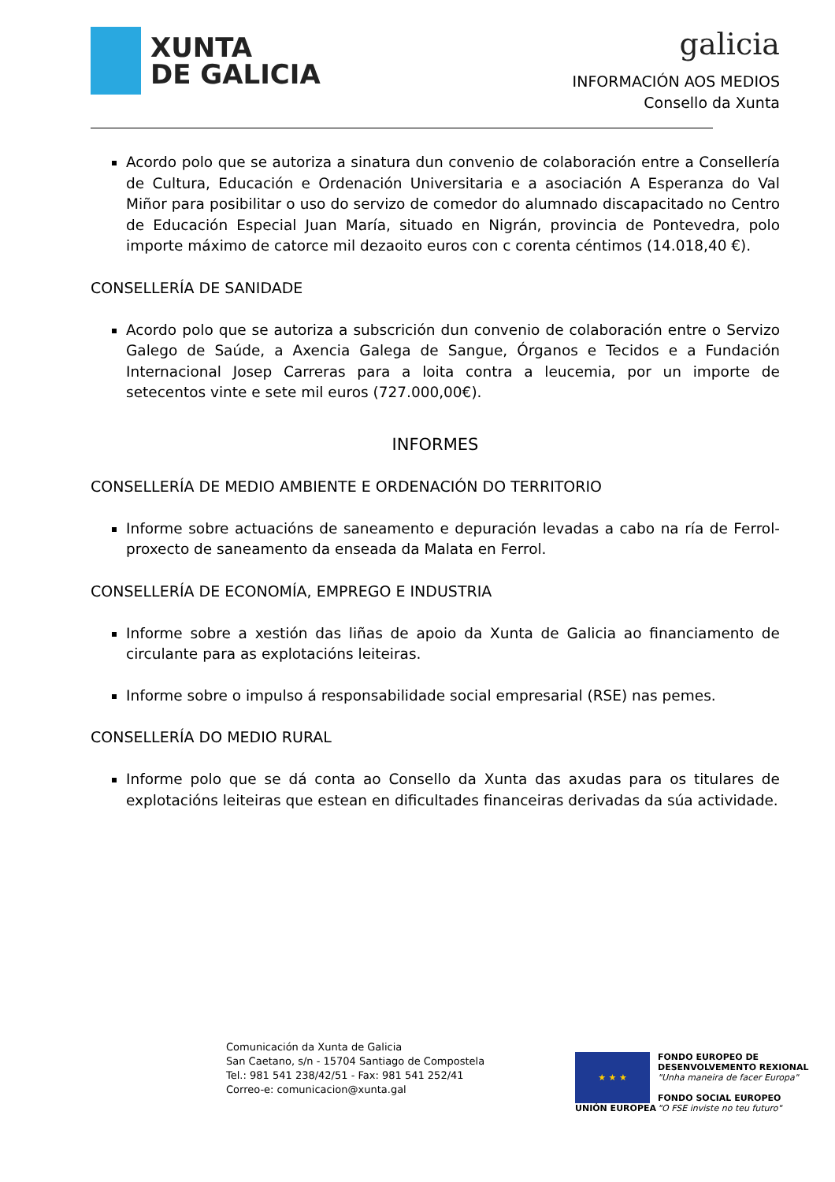XUNTA
DE GALICIA
galicia
INFORMACIÓN AOS MEDIOS
Consello da Xunta
Acordo polo que se autoriza a sinatura dun convenio de colaboración entre a Consellería de Cultura, Educación e Ordenación Universitaria e a asociación A Esperanza do Val Miñor para posibilitar o uso do servizo de comedor do alumnado discapacitado no Centro de Educación Especial Juan María, situado en Nigrán, provincia de Pontevedra, polo importe máximo de catorce mil dezaoito euros con c corenta céntimos (14.018,40 €).
CONSELLERÍA DE SANIDADE
Acordo polo que se autoriza a subscrición dun convenio de colaboración entre o Servizo Galego de Saúde, a Axencia Galega de Sangue, Órganos e Tecidos e a Fundación Internacional Josep Carreras para a loita contra a leucemia, por un importe de setecentos vinte e sete mil euros (727.000,00€).
INFORMES
CONSELLERÍA DE MEDIO AMBIENTE E ORDENACIÓN DO TERRITORIO
Informe sobre actuacións de saneamento e depuración levadas a cabo na ría de Ferrol- proxecto de saneamento da enseada da Malata en Ferrol.
CONSELLERÍA DE ECONOMÍA, EMPREGO E INDUSTRIA
Informe sobre a xestión das liñas de apoio da Xunta de Galicia ao financiamento de circulante para as explotacións leiteiras.
Informe sobre o impulso á responsabilidade social empresarial (RSE) nas pemes.
CONSELLERÍA DO MEDIO RURAL
Informe polo que se dá conta ao Consello da Xunta das axudas para os titulares de explotacións leiteiras que estean en dificultades financeiras derivadas da súa actividade.
Comunicación da Xunta de Galicia
San Caetano, s/n - 15704 Santiago de Compostela
Tel.: 981 541 238/42/51 - Fax: 981 541 252/41
Correo-e: comunicacion@xunta.gal
★ ★ ★
UNIÓN EUROPEA
FONDO EUROPEO DE
DESENVOLVEMENTO REXIONAL
"Unha maneira de facer Europa"
FONDO SOCIAL EUROPEO
"O FSE inviste no teu futuro"